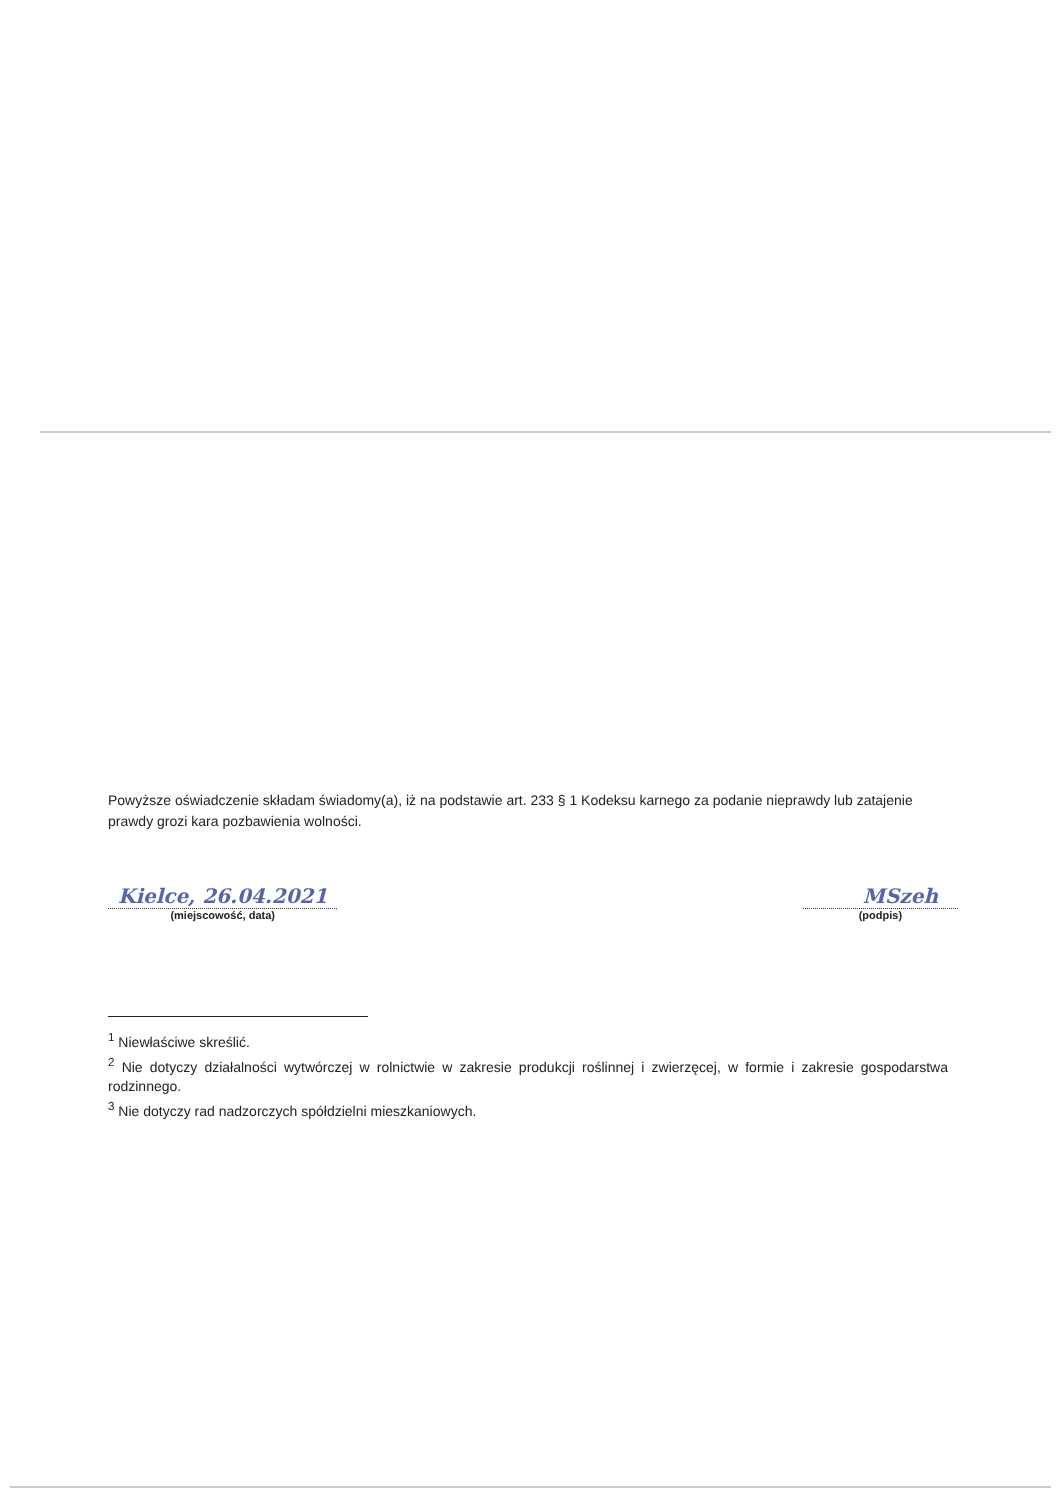Powyższe oświadczenie składam świadomy(a), iż na podstawie art. 233 § 1 Kodeksu karnego za podanie nieprawdy lub zatajenie prawdy grozi kara pozbawienia wolności.
Kielce, 26.04.2021
(miejscowość, data)
MSzeh
(podpis)
<sup>1</sup> Niewłaściwe skreślić.
<sup>2</sup> Nie dotyczy działalności wytwórczej w rolnictwie w zakresie produkcji roślinnej i zwierzęcej, w formie i zakresie gospodarstwa rodzinnego.
<sup>3</sup> Nie dotyczy rad nadzorczych spółdzielni mieszkaniowych.